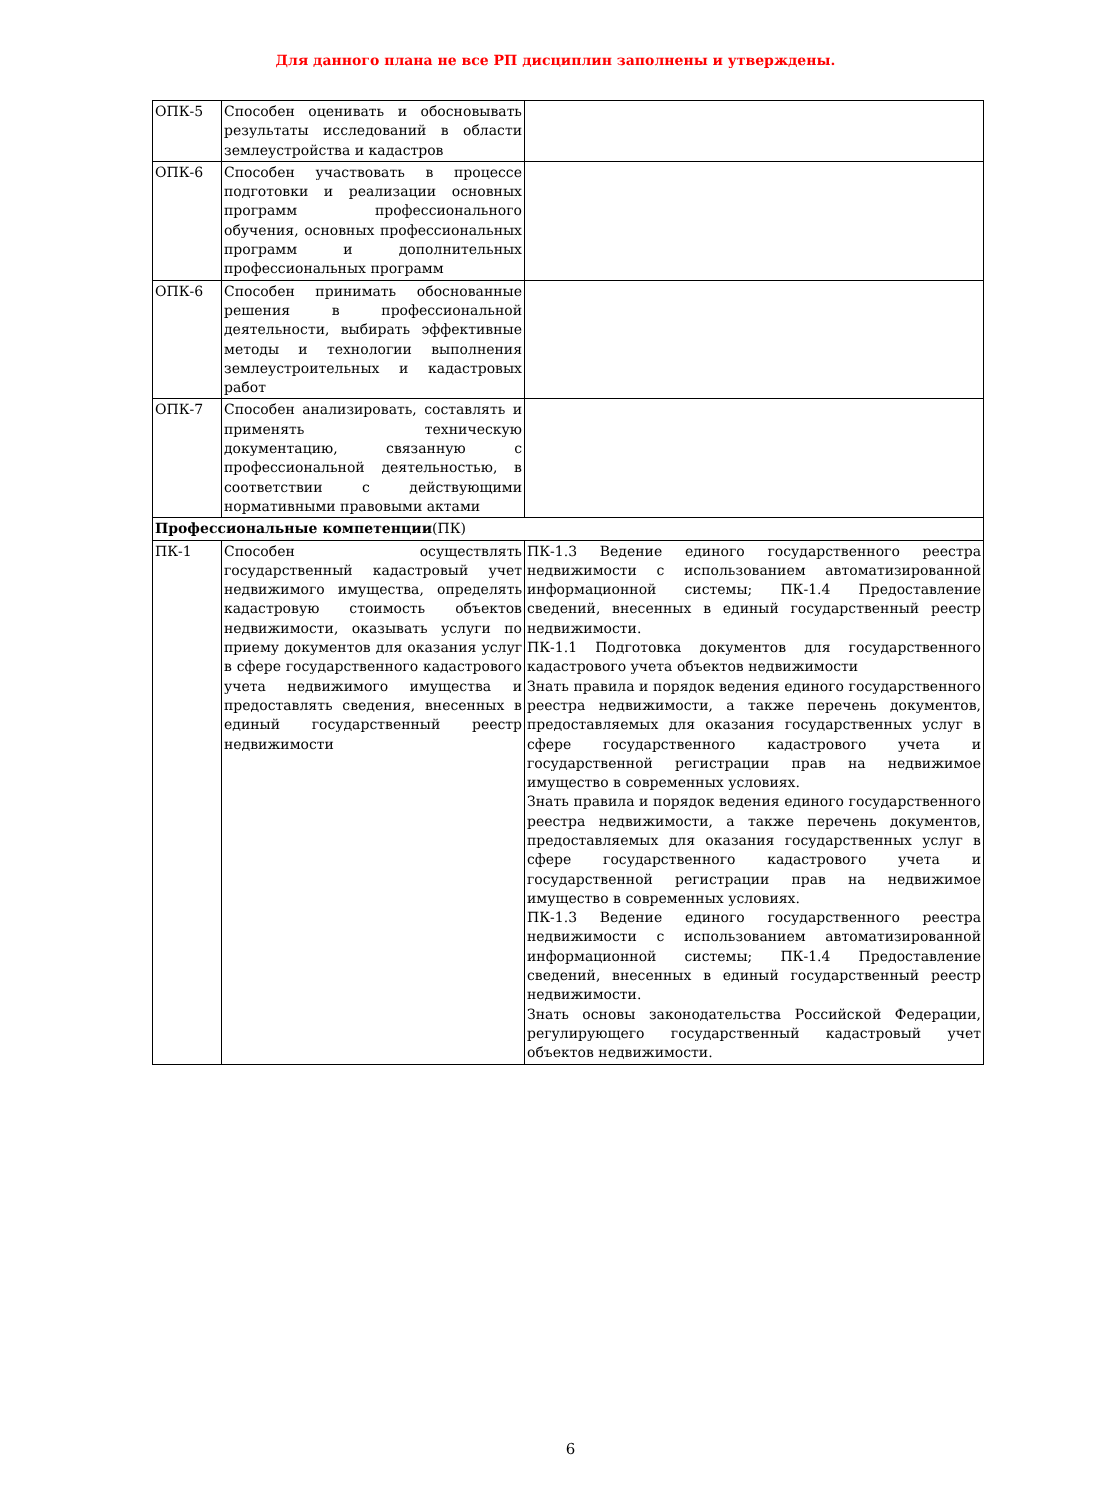Для данного плана не все РП дисциплин заполнены и утверждены.
| ОПК-5 | Способен оценивать и обосновывать результаты исследований в области землеустройства и кадастров | |
| ОПК-6 | Способен участвовать в процессе подготовки и реализации основных программ профессионального обучения, основных профессиональных программ и дополнительных профессиональных программ | |
| ОПК-6 | Способен принимать обоснованные решения в профессиональной деятельности, выбирать эффективные методы и технологии выполнения землеустроительных и кадастровых работ | |
| ОПК-7 | Способен анализировать, составлять и применять техническую документацию, связанную с профессиональной деятельностью, в соответствии с действующими нормативными правовыми актами | |
| Профессиональные компетенции (ПК) | | |
| ПК-1 | Способен осуществлять государственный кадастровый учет недвижимого имущества, определять кадастровую стоимость объектов недвижимости, оказывать услуги по приему документов для оказания услуг в сфере государственного кадастрового учета недвижимого имущества и предоставлять сведения, внесенных в единый государственный реестр недвижимости | ПК-1.3 Ведение единого государственного реестра недвижимости с использованием автоматизированной информационной системы; ПК-1.4 Предоставление сведений, внесенных в единый государственный реестр недвижимости. ПК-1.1 Подготовка документов для государственного кадастрового учета объектов недвижимости Знать правила и порядок ведения единого государственного реестра недвижимости, а также перечень документов, предоставляемых для оказания государственных услуг в сфере государственного кадастрового учета и государственной регистрации прав на недвижимое имущество в современных условиях. Знать правила и порядок ведения единого государственного реестра недвижимости, а также перечень документов, предоставляемых для оказания государственных услуг в сфере государственного кадастрового учета и государственной регистрации прав на недвижимое имущество в современных условиях. ПК-1.3 Ведение единого государственного реестра недвижимости с использованием автоматизированной информационной системы; ПК-1.4 Предоставление сведений, внесенных в единый государственный реестр недвижимости. Знать основы законодательства Российской Федерации, регулирующего государственный кадастровый учет объектов недвижимости. |
6